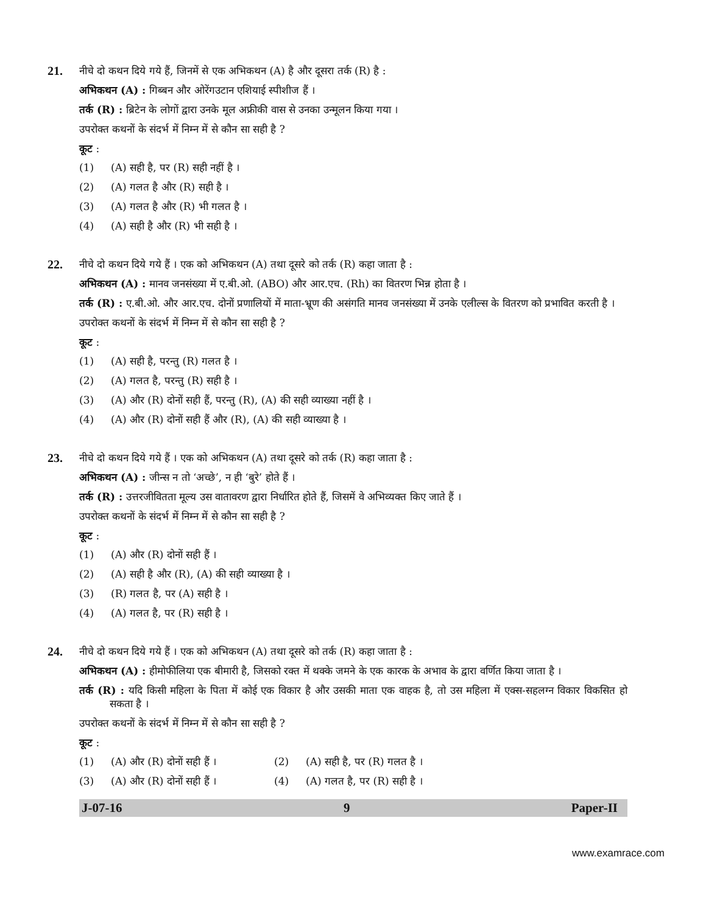21.
नीचे दो कथन दिये गये हैं, जिनमें से एक अभिकथन (A) है और दूसरा तर्क (R) है :
अभिकथन (A) : गिब्बन और ओरेंगउटान एशियाई स्पीशीज हैं ।
तर्क (R) : ब्रिटेन के लोगों द्वारा उनके मूल अफ्रीकी वास से उनका उन्मूलन किया गया ।
उपरोक्त कथनों के संदर्भ में निम्न में से कौन सा सही है ?
कूट :
(1) (A) सही है, पर (R) सही नहीं है ।
(2) (A) गलत है और (R) सही है ।
(3) (A) गलत है और (R) भी गलत है ।
(4) (A) सही है और (R) भी सही है ।
22.
नीचे दो कथन दिये गये हैं । एक को अभिकथन (A) तथा दूसरे को तर्क (R) कहा जाता है :
अभिकथन (A) : मानव जनसंख्या में ए.बी.ओ. (ABO) और आर.एच. (Rh) का वितरण भिन्न होता है ।
तर्क (R) : ए.बी.ओ. और आर.एच. दोनों प्रणालियों में माता-भ्रूण की असंगति मानव जनसंख्या में उनके एलील्स के वितरण को प्रभावित करती है ।
उपरोक्त कथनों के संदर्भ में निम्न में से कौन सा सही है ?
कूट :
(1) (A) सही है, परन्तु (R) गलत है ।
(2) (A) गलत है, परन्तु (R) सही है ।
(3) (A) और (R) दोनों सही हैं, परन्तु (R), (A) की सही व्याख्या नहीं है ।
(4) (A) और (R) दोनों सही हैं और (R), (A) की सही व्याख्या है ।
23.
नीचे दो कथन दिये गये हैं । एक को अभिकथन (A) तथा दूसरे को तर्क (R) कहा जाता है :
अभिकथन (A) : जीन्स न तो ‘अच्छे’, न ही ‘बुरे’ होते हैं ।
तर्क (R) : उत्तरजीवितता मूल्य उस वातावरण द्वारा निर्धारित होते हैं, जिसमें वे अभिव्यक्त किए जाते हैं ।
उपरोक्त कथनों के संदर्भ में निम्न में से कौन सा सही है ?
कूट :
(1) (A) और (R) दोनों सही हैं ।
(2) (A) सही है और (R), (A) की सही व्याख्या है ।
(3) (R) गलत है, पर (A) सही है ।
(4) (A) गलत है, पर (R) सही है ।
24.
नीचे दो कथन दिये गये हैं । एक को अभिकथन (A) तथा दूसरे को तर्क (R) कहा जाता है :
अभिकथन (A) : हीमोफीलिया एक बीमारी है, जिसको रक्त में थक्के जमने के एक कारक के अभाव के द्वारा वर्णित किया जाता है ।
तर्क (R) : यदि किसी महिला के पिता में कोई एक विकार है और उसकी माता एक वाहक है, तो उस महिला में एक्स-सहलग्न विकार विकसित हो सकता है ।
उपरोक्त कथनों के संदर्भ में निम्न में से कौन सा सही है ?
कूट :
(1) (A) और (R) दोनों सही हैं । (2) (A) सही है, पर (R) गलत है ।
(3) (A) और (R) दोनों सही हैं । (4) (A) गलत है, पर (R) सही है ।
J-07-16 9 Paper-II
www.examrace.com